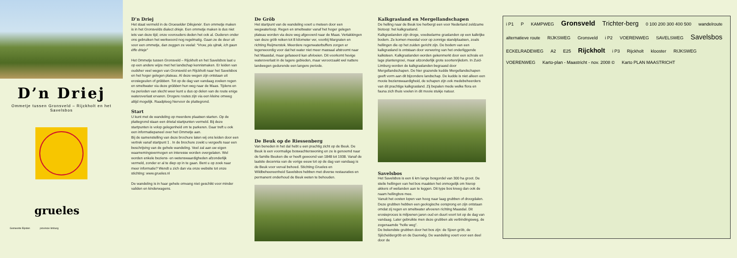D’n Driej
Ommetje tussen Gronsveld – Rijckholt en het Savelsbos
grueles
Gemeente Eijsden provincie limburg
D’n Driej
Het staat vermeld in de Groeselder Diksjenèr. Een ommetje maken is in het Gronsvelds dialect drieje. Een ommetje maken is dus niet iets van deze tijd; onze voorouders deden het ook al. Ouderen onder ons gebruiken het werkwoord nog regelmatig. Gaan ze de deur uit voor een ommetje, dan zeggen ze veelal: “Vrow, pis sjtrak, ich gaon éffe drieje”
Het Ommetje tussen Gronsveld – Rijckholt en het Savelsbos laat u op een andere wijze met het landschap kennismaken. Er leiden van oudsher veel wegen van Gronsveld en Rijckholt naar het Savelsbos en het hoger gelegen plateau. Al deze wegen zijn ontstaan uit erosiegeulen of gröbben. Tot op de dag van vandaag zoeken regen en smeltwater via deze gröbben hun weg naar de Maas. Tijdens en na perioden van slecht weer kunt u dus op delen van de route enige wateroverlast ervaren. Drogere routes zijn via een kleine omweg altijd mogelijk. Raadpleeg hiervoor de plattegrond.
Start
U kunt met de wandeling op meerdere plaatsen starten. Op de plattegrond staan een drietal startpunten vermeld. Bij deze startpunten is volop gelegenheid om te parkeren. Daar treft u ook een informatiepaneel over het Ommetje aan.
Bij de samenstelling van deze brochure laten wij ons leiden door een vertrek vanaf startpunt 1 . In de brochure zoekt u vergeefs naar een beschrijving van de gehele wandeling. Veel zal aan uw eigen waarnemingsvermogen en interesse worden overgelaten. Wel worden enkele beziens- en wetenswaardigheden afzonderlijk vermeld, zonder er al te diep op in te gaan. Bent u op zoek naar meer informatie? Wendt u zich dan via onze website tot onze stichting: www.grueles.nl
De wandeling is in haar gehele omvang niet geschikt voor minder validen en kinderwagens.
De Gröb
Het startpunt van de wandeling voert u meteen door een wegwaterloop. Regen en smeltwater vanaf het hoger gelegen plateau worden via deze weg afgevoerd naar de Maas. Vertakkingen van deze gröb reiken tot 8 kilometer ver, voorbij Margraten en richting Reijmerstok. Meerdere regenwaterbuffers zorgen er tegenwoordig voor dat het water niet meer massaal afstroomt naar het Maasdal, maar gefaseerd kan afvloeien. Dit voorkomt hevige wateroverlast in de lagere gebieden, maar veroorzaakt wel nattere landwegen gedurende een langere periode.
De Beuk op de Riessenberg
Van beneden in het dal hebt u een prachtig zicht op de Beuk. De Beuk is een voormalige boswachterswoning en ze is genoemd naar de familie Beuken die er heeft gewoond van 1848 tot 1938. Vanaf de laatste decennia van de vorige eeuw tot op de dag van vandaag is de Beuk voor verval behoed. Stichting Grueles en Wildbeheereenheid Savelsbos hebben met diverse restauraties en permanent onderhoud de Beuk weten te behouden.
Kalkgrasland en Mergellandschapen
De helling naar de Beuk toe herbergt een voor Nederland zeldzame biotoop: het kalkgrasland.
Kalkgraslanden zijn droge, voedselarme graslanden op een kalkrijke bodem. Ze komen meestal voor op zonnige standplaatsen, zoals hellingen die op het zuiden gericht zijn. De bodem van een kalkgrasland is ontstaan door verwering van het onderliggende kalksteen. Kalkgraslanden worden gekenmerkt door een schrale en lage plantengroei, maar uitzonderlijk grote soortenrijkdom. In Zuid-Limburg worden de kalkgraslanden begraasd door Mergellandschapen. De hier grazende kudde Mergellandschapen geeft vorm aan dit bijzondere landschap. De kudde is niet alleen een mooie bezienswaardigheid, de schapen zijn ook medebeheerders van dit prachtige kalkgrasland. Zij bepalen mede welke flora en fauna zich thuis voelen in dit mooie stukje natuur.
Savelsbos
Het Savelsbos is een 6 km lange bosgordel van 300 ha groot. De steile hellingen van het bos maakten het onmogelijk om hierop akkers of weilanden aan te leggen. Dit type bos kreeg dan ook de naam hellingbos mee.
Vanuit het oosten lopen van hoog naar laag grubben of droogdalen. Deze grubben hebben een geologische oorsprong en zijn ontstaan omdat zij regen en smeltwater afvoeren richting Maasdal. Dit erosieproces is miljoenen jaren oud en duurt voort tot op de dag van vandaag. Later gebruikte men deze grubben als verbindingsweg, de zogenaamde “holle weg”.
De bekendste grubben door het bos zijn: de Sjoen gröb, de Sjêcheldergröb en de Daorwêg. De wandeling voert voor een deel door de
i P1 P KAMPWEG Gronsveld Trichter-berg 0 100 200 300 400 500 wandelroute alternatieve route RIJKSWEG Gronsveld i P2 VOERENWEG SAVELSWEG Savelsbos ECKELRADEWEG A2 E25 Rijckholt i P3 Rijckholt klooster RIJKSWEG VOERENWEG Karto-plan - Maastricht - nov. 2008 © Karto PLAN MAASTRICHT